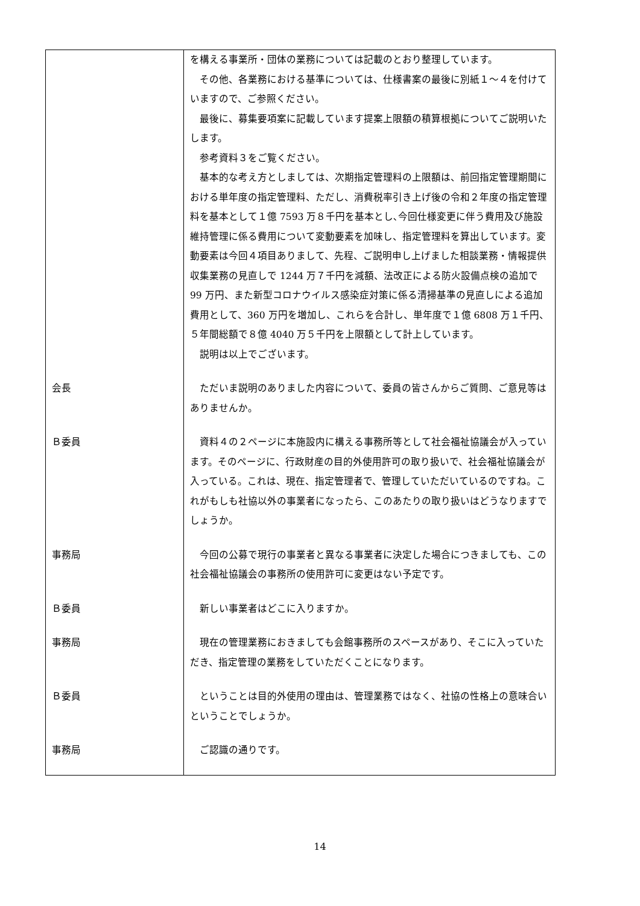| | を構える事業所・団体の業務については記載のとおり整理しています。 その他、各業務における基準については、仕様書案の最後に別紙１～４を付けていますので、ご参照ください。 最後に、募集要項案に記載しています提案上限額の積算根拠についてご説明いたします。 参考資料３をご覧ください。 基本的な考え方としましては、次期指定管理料の上限額は、前回指定管理期間における単年度の指定管理料、ただし、消費税率引き上げ後の令和２年度の指定管理料を基本として１億 7593 万８千円を基本とし､今回仕様変更に伴う費用及び施設維持管理に係る費用について変動要素を加味し、指定管理料を算出しています。変動要素は今回４項目ありまして、先程、ご説明申し上げました相談業務・情報提供収集業務の見直しで 1244 万７千円を減額、法改正による防火設備点検の追加で 99 万円、また新型コロナウイルス感染症対策に係る清掃基準の見直しによる追加費用として、360 万円を増加し、これらを合計し、単年度で１億 6808 万１千円、５年間総額で８億 4040 万５千円を上限額として計上しています。 説明は以上でございます。 |
| 会長 | ただいま説明のありました内容について、委員の皆さんからご質問、ご意見等はありませんか。 |
| Ｂ委員 | 資料４の２ページに本施設内に構える事務所等として社会福祉協議会が入っています。そのページに、行政財産の目的外使用許可の取り扱いで、社会福祉協議会が入っている。これは、現在、指定管理者で、管理していただいているのですね。これがもしも社協以外の事業者になったら、このあたりの取り扱いはどうなりますでしょうか。 |
| 事務局 | 今回の公募で現行の事業者と異なる事業者に決定した場合につきましても、この社会福祉協議会の事務所の使用許可に変更はない予定です。 |
| Ｂ委員 | 新しい事業者はどこに入りますか。 |
| 事務局 | 現在の管理業務におきましても会館事務所のスペースがあり、そこに入っていただき、指定管理の業務をしていただくことになります。 |
| Ｂ委員 | ということは目的外使用の理由は、管理業務ではなく、社協の性格上の意味合いということでしょうか。 |
| 事務局 | ご認識の通りです。 |
14